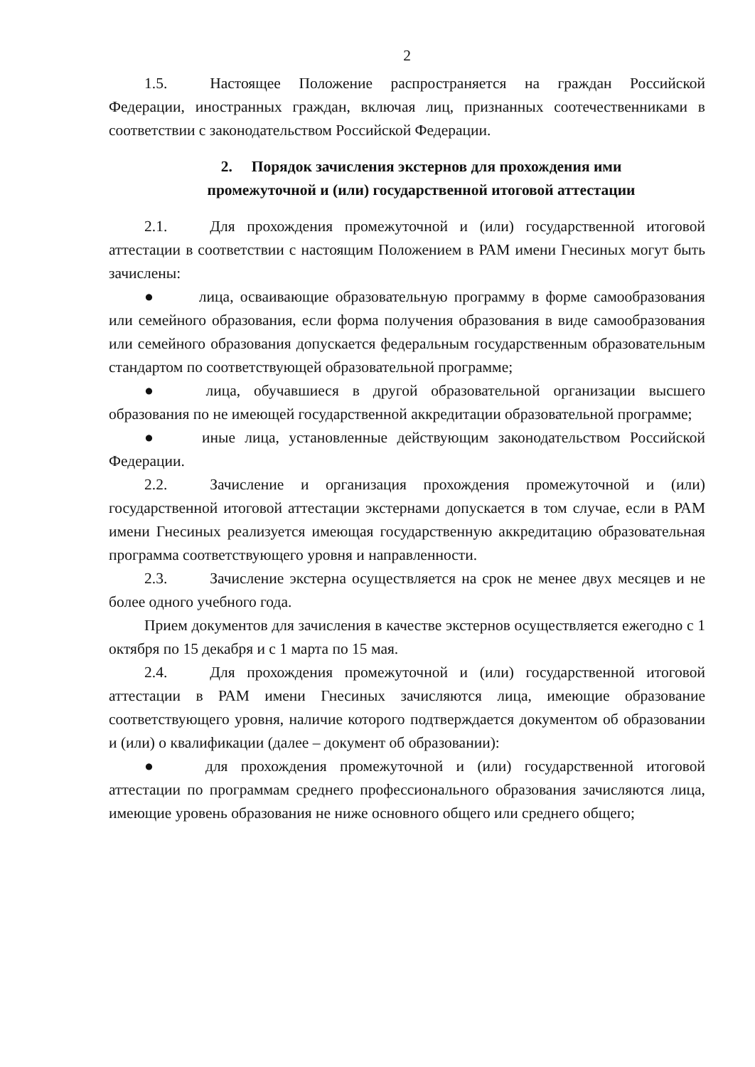2
1.5. Настоящее Положение распространяется на граждан Российской Федерации, иностранных граждан, включая лиц, признанных соотечественниками в соответствии с законодательством Российской Федерации.
2. Порядок зачисления экстернов для прохождения ими
промежуточной и (или) государственной итоговой аттестации
2.1. Для прохождения промежуточной и (или) государственной итоговой аттестации в соответствии с настоящим Положением в РАМ имени Гнесиных могут быть зачислены:
● лица, осваивающие образовательную программу в форме самообразования или семейного образования, если форма получения образования в виде самообразования или семейного образования допускается федеральным государственным образовательным стандартом по соответствующей образовательной программе;
● лица, обучавшиеся в другой образовательной организации высшего образования по не имеющей государственной аккредитации образовательной программе;
● иные лица, установленные действующим законодательством Российской Федерации.
2.2. Зачисление и организация прохождения промежуточной и (или) государственной итоговой аттестации экстернами допускается в том случае, если в РАМ имени Гнесиных реализуется имеющая государственную аккредитацию образовательная программа соответствующего уровня и направленности.
2.3. Зачисление экстерна осуществляется на срок не менее двух месяцев и не более одного учебного года.
Прием документов для зачисления в качестве экстернов осуществляется ежегодно с 1 октября по 15 декабря и с 1 марта по 15 мая.
2.4. Для прохождения промежуточной и (или) государственной итоговой аттестации в РАМ имени Гнесиных зачисляются лица, имеющие образование соответствующего уровня, наличие которого подтверждается документом об образовании и (или) о квалификации (далее – документ об образовании):
● для прохождения промежуточной и (или) государственной итоговой аттестации по программам среднего профессионального образования зачисляются лица, имеющие уровень образования не ниже основного общего или среднего общего;